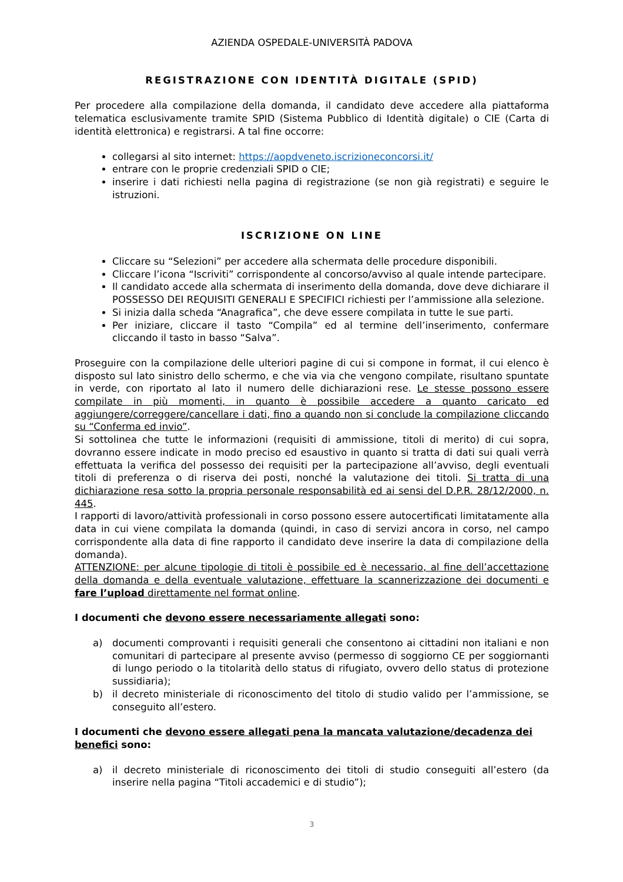AZIENDA OSPEDALE-UNIVERSITÀ PADOVA
REGISTRAZIONE CON IDENTITÀ DIGITALE (SPID)
Per procedere alla compilazione della domanda, il candidato deve accedere alla piattaforma telematica esclusivamente tramite SPID (Sistema Pubblico di Identità digitale) o CIE (Carta di identità elettronica) e registrarsi. A tal fine occorre:
collegarsi al sito internet: https://aopdveneto.iscrizioneconcorsi.it/
entrare con le proprie credenziali SPID o CIE;
inserire i dati richiesti nella pagina di registrazione (se non già registrati) e seguire le istruzioni.
ISCRIZIONE ON LINE
Cliccare su “Selezioni” per accedere alla schermata delle procedure disponibili.
Cliccare l’icona “Iscriviti” corrispondente al concorso/avviso al quale intende partecipare.
Il candidato accede alla schermata di inserimento della domanda, dove deve dichiarare il POSSESSO DEI REQUISITI GENERALI E SPECIFICI richiesti per l’ammissione alla selezione.
Si inizia dalla scheda “Anagrafica”, che deve essere compilata in tutte le sue parti.
Per iniziare, cliccare il tasto “Compila” ed al termine dell’inserimento, confermare cliccando il tasto in basso “Salva”.
Proseguire con la compilazione delle ulteriori pagine di cui si compone in format, il cui elenco è disposto sul lato sinistro dello schermo, e che via via che vengono compilate, risultano spuntate in verde, con riportato al lato il numero delle dichiarazioni rese. Le stesse possono essere compilate in più momenti, in quanto è possibile accedere a quanto caricato ed aggiungere/correggere/cancellare i dati, fino a quando non si conclude la compilazione cliccando su “Conferma ed invio”.
Si sottolinea che tutte le informazioni (requisiti di ammissione, titoli di merito) di cui sopra, dovranno essere indicate in modo preciso ed esaustivo in quanto si tratta di dati sui quali verrà effettuata la verifica del possesso dei requisiti per la partecipazione all’avviso, degli eventuali titoli di preferenza o di riserva dei posti, nonché la valutazione dei titoli. Si tratta di una dichiarazione resa sotto la propria personale responsabilità ed ai sensi del D.P.R. 28/12/2000, n. 445.
I rapporti di lavoro/attività professionali in corso possono essere autocertificati limitatamente alla data in cui viene compilata la domanda (quindi, in caso di servizi ancora in corso, nel campo corrispondente alla data di fine rapporto il candidato deve inserire la data di compilazione della domanda).
ATTENZIONE: per alcune tipologie di titoli è possibile ed è necessario, al fine dell’accettazione della domanda e della eventuale valutazione, effettuare la scannerizzazione dei documenti e fare l’upload direttamente nel format online.
I documenti che devono essere necessariamente allegati sono:
a) documenti comprovanti i requisiti generali che consentono ai cittadini non italiani e non comunitari di partecipare al presente avviso (permesso di soggiorno CE per soggiornanti di lungo periodo o la titolarità dello status di rifugiato, ovvero dello status di protezione sussidiaria);
b) il decreto ministeriale di riconoscimento del titolo di studio valido per l’ammissione, se conseguito all’estero.
I documenti che devono essere allegati pena la mancata valutazione/decadenza dei benefici sono:
a) il decreto ministeriale di riconoscimento dei titoli di studio conseguiti all’estero (da inserire nella pagina “Titoli accademici e di studio”);
3